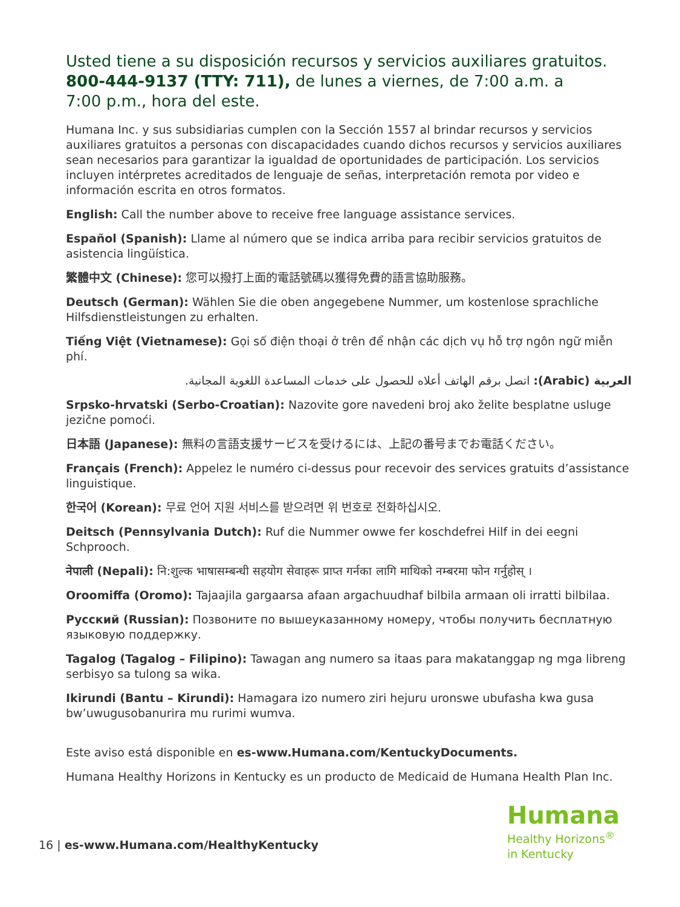Usted tiene a su disposición recursos y servicios auxiliares gratuitos. 800-444-9137 (TTY: 711), de lunes a viernes, de 7:00 a.m. a
7:00 p.m., hora del este.
Humana Inc. y sus subsidiarias cumplen con la Sección 1557 al brindar recursos y servicios auxiliares gratuitos a personas con discapacidades cuando dichos recursos y servicios auxiliares sean necesarios para garantizar la igualdad de oportunidades de participación. Los servicios incluyen intérpretes acreditados de lenguaje de señas, interpretación remota por video e información escrita en otros formatos.
English: Call the number above to receive free language assistance services.
Español (Spanish): Llame al número que se indica arriba para recibir servicios gratuitos de asistencia lingüística.
繁體中文 (Chinese): 您可以撥打上面的電話號碼以獲得免費的語言協助服務。
Deutsch (German): Wählen Sie die oben angegebene Nummer, um kostenlose sprachliche Hilfsdienstleistungen zu erhalten.
Tiếng Việt (Vietnamese): Gọi số điện thoại ở trên để nhận các dịch vụ hỗ trợ ngôn ngữ miễn phí.
العربية (Arabic): اتصل برقم الهاتف أعلاه للحصول على خدمات المساعدة اللغوية المجانية.
Srpsko-hrvatski (Serbo-Croatian): Nazovite gore navedeni broj ako želite besplatne usluge jezične pomoći.
日本語 (Japanese): 無料の言語支援サービスを受けるには、上記の番号までお電話ください。
Français (French): Appelez le numéro ci-dessus pour recevoir des services gratuits d’assistance linguistique.
한국어 (Korean): 무료 언어 지원 서비스를 받으려면 위 번호로 전화하십시오.
Deitsch (Pennsylvania Dutch): Ruf die Nummer owwe fer koschdefrei Hilf in dei eegni Schprooch.
नेपाली (Nepali): नि:शुल्क भाषासम्बन्धी सहयोग सेवाहरू प्राप्त गर्नका लागि माथिको नम्बरमा फोन गर्नुहोस् ।
Oroomiffa (Oromo): Tajaajila gargaarsa afaan argachuudhaf bilbila armaan oli irratti bilbilaa.
Русский (Russian): Позвоните по вышеуказанному номеру, чтобы получить бесплатную языковую поддержку.
Tagalog (Tagalog – Filipino): Tawagan ang numero sa itaas para makatanggap ng mga libreng serbisyo sa tulong sa wika.
Ikirundi (Bantu – Kirundi): Hamagara izo numero ziri hejuru uronswe ubufasha kwa gusa bw’uwugusobanurira mu rurimi wumva.
Este aviso está disponible en es-www.Humana.com/KentuckyDocuments.
Humana Healthy Horizons in Kentucky es un producto de Medicaid de Humana Health Plan Inc.
16 | es-www.Humana.com/HealthyKentucky
Humana
Healthy Horizons<sup>®</sup>
in Kentucky